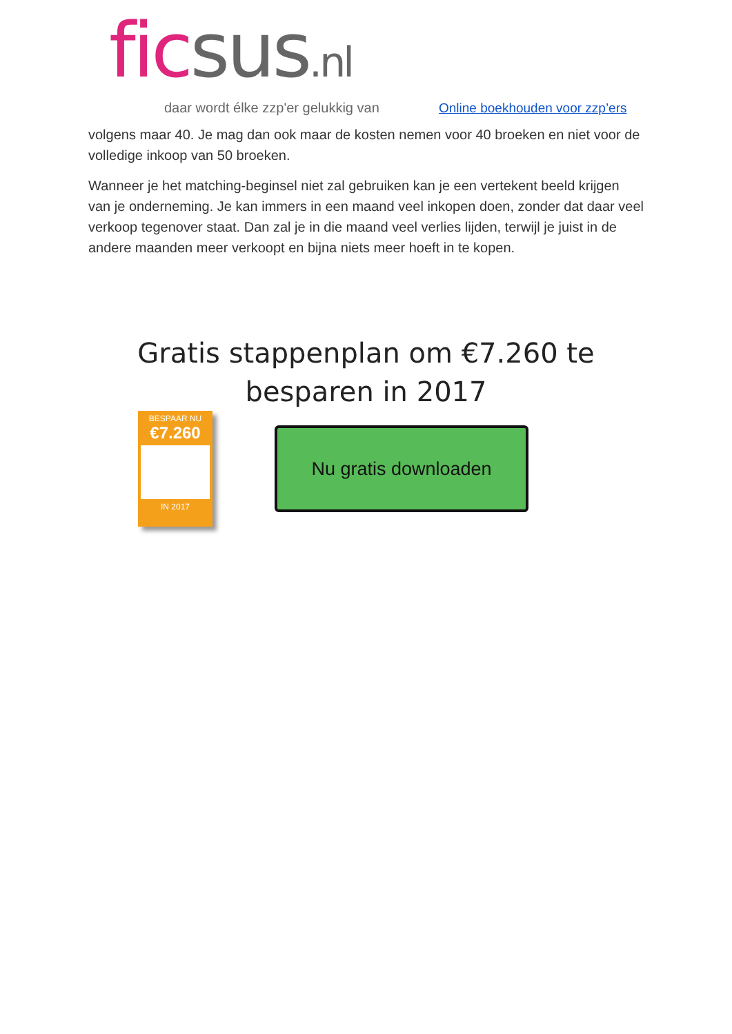fic sus.nl
daar wordt élke zzp'er gelukkig van
Online boekhouden voor zzp’ers
volgens maar 40. Je mag dan ook maar de kosten nemen voor 40 broeken en niet voor de volledige inkoop van 50 broeken.
Wanneer je het matching-beginsel niet zal gebruiken kan je een vertekent beeld krijgen van je onderneming. Je kan immers in een maand veel inkopen doen, zonder dat daar veel verkoop tegenover staat. Dan zal je in die maand veel verlies lijden, terwijl je juist in de andere maanden meer verkoopt en bijna niets meer hoeft in te kopen.
Gratis stappenplan om €7.260 te
besparen in 2017
BESPAAR NU
€7.260
IN 2017
Nu gratis downloaden